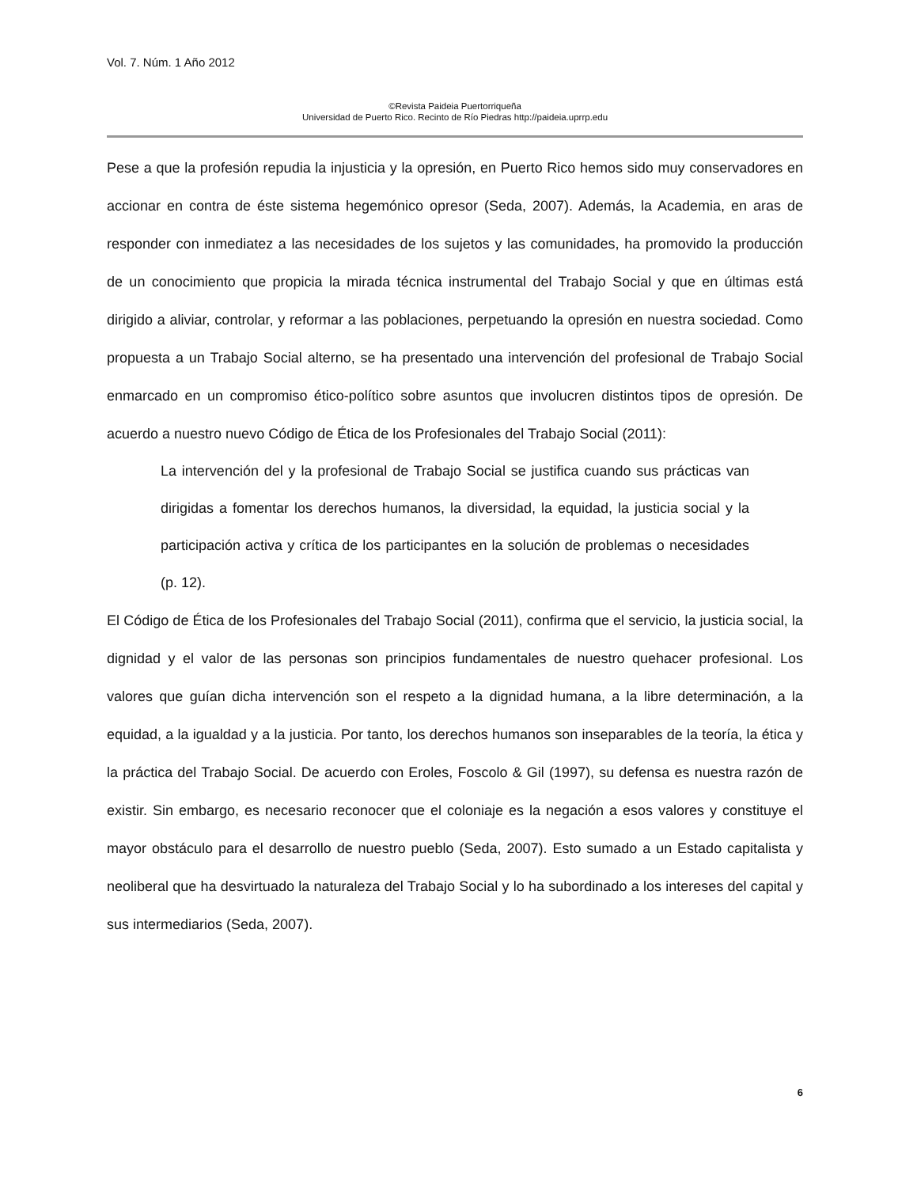Vol. 7. Núm. 1 Año 2012
©Revista Paideia Puertorriqueña
Universidad de Puerto Rico. Recinto de Río Piedras http://paideia.uprrp.edu
Pese a que la profesión repudia la injusticia y la opresión, en Puerto Rico hemos sido muy conservadores en accionar en contra de éste sistema hegemónico opresor (Seda, 2007). Además, la Academia, en aras de responder con inmediatez a las necesidades de los sujetos y las comunidades, ha promovido la producción de un conocimiento que propicia la mirada técnica instrumental del Trabajo Social y que en últimas está dirigido a aliviar, controlar, y reformar a las poblaciones, perpetuando la opresión en nuestra sociedad. Como propuesta a un Trabajo Social alterno, se ha presentado una intervención del profesional de Trabajo Social enmarcado en un compromiso ético-político sobre asuntos que involucren distintos tipos de opresión. De acuerdo a nuestro nuevo Código de Ética de los Profesionales del Trabajo Social (2011):
La intervención del y la profesional de Trabajo Social se justifica cuando sus prácticas van dirigidas a fomentar los derechos humanos, la diversidad, la equidad, la justicia social y la participación activa y crítica de los participantes en la solución de problemas o necesidades (p. 12).
El Código de Ética de los Profesionales del Trabajo Social (2011), confirma que el servicio, la justicia social, la dignidad y el valor de las personas son principios fundamentales de nuestro quehacer profesional. Los valores que guían dicha intervención son el respeto a la dignidad humana, a la libre determinación, a la equidad, a la igualdad y a la justicia. Por tanto, los derechos humanos son inseparables de la teoría, la ética y la práctica del Trabajo Social. De acuerdo con Eroles, Foscolo & Gil (1997), su defensa es nuestra razón de existir. Sin embargo, es necesario reconocer que el coloniaje es la negación a esos valores y constituye el mayor obstáculo para el desarrollo de nuestro pueblo (Seda, 2007). Esto sumado a un Estado capitalista y neoliberal que ha desvirtuado la naturaleza del Trabajo Social y lo ha subordinado a los intereses del capital y sus intermediarios (Seda, 2007).
6